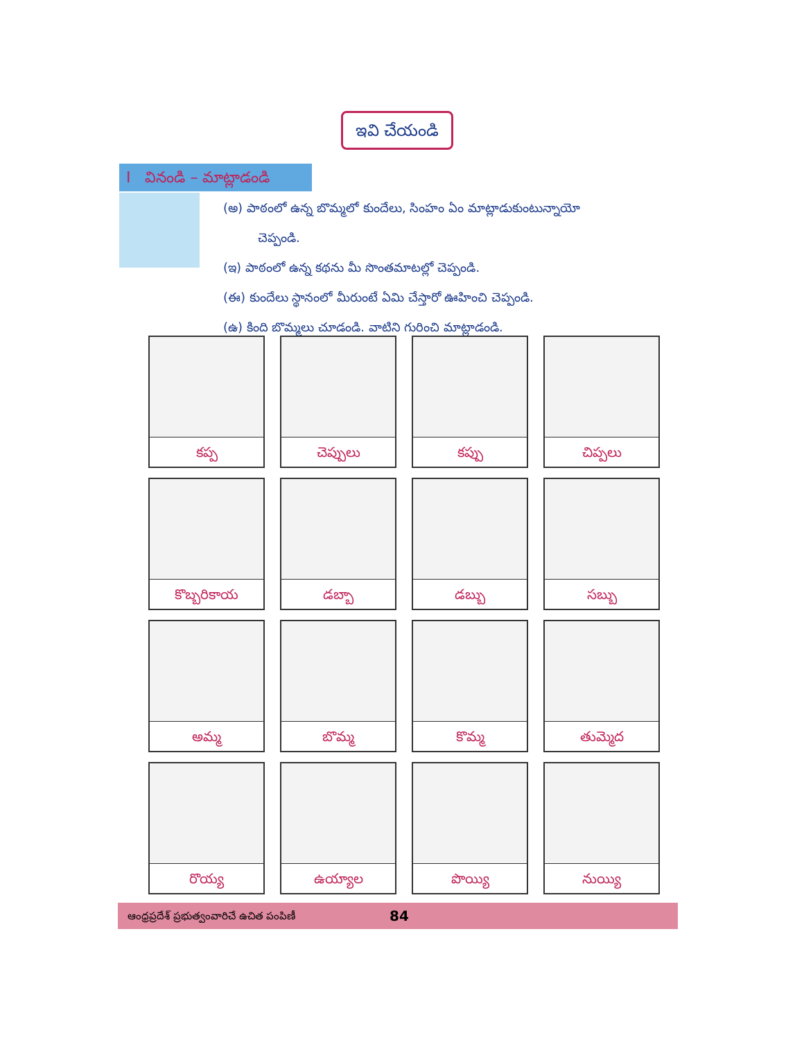ఇవి చేయండి
I వినండి – మాట్లాడండి
(అ) పాఠంలో ఉన్న బొమ్మలో కుందేలు, సింహం ఏం మాట్లాడుకుంటున్నాయో
చెప్పండి.
(ఇ) పాఠంలో ఉన్న కథను మీ సొంతమాటల్లో చెప్పండి.
(ఈ) కుందేలు స్థానంలో మీరుంటే ఏమి చేస్తారో ఊహించి చెప్పండి.
(ఉ) కింది బొమ్మలు చూడండి. వాటిని గురించి మాట్లాడండి.
| కప్ప | చెప్పులు | కప్పు | చిప్పలు |
| కొబ్బరికాయ | డబ్బా | డబ్బు | సబ్బు |
| అమ్మ | బొమ్మ | కొమ్మ | తుమ్మెద |
| రొయ్య | ఉయ్యాల | పొయ్యి | నుయ్యి |
ఆంధ్రప్రదేశ్ ప్రభుత్వంవారిచే ఉచిత పంపిణీ 84